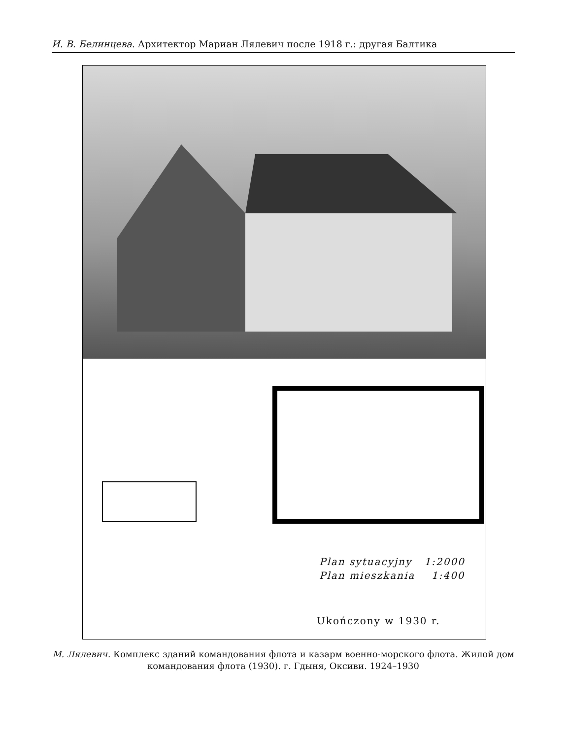И. В. Белинцева. Архитектор Мариан Лялевич после 1918 г.: другая Балтика
Plan sytuacyjny 1:2000
Plan mieszkania 1:400
Ukończony w 1930 r.
М. Лялевич. Комплекс зданий командования флота и казарм военно-морского флота. Жилой дом командования флота (1930). г. Гдыня, Оксиви. 1924–1930